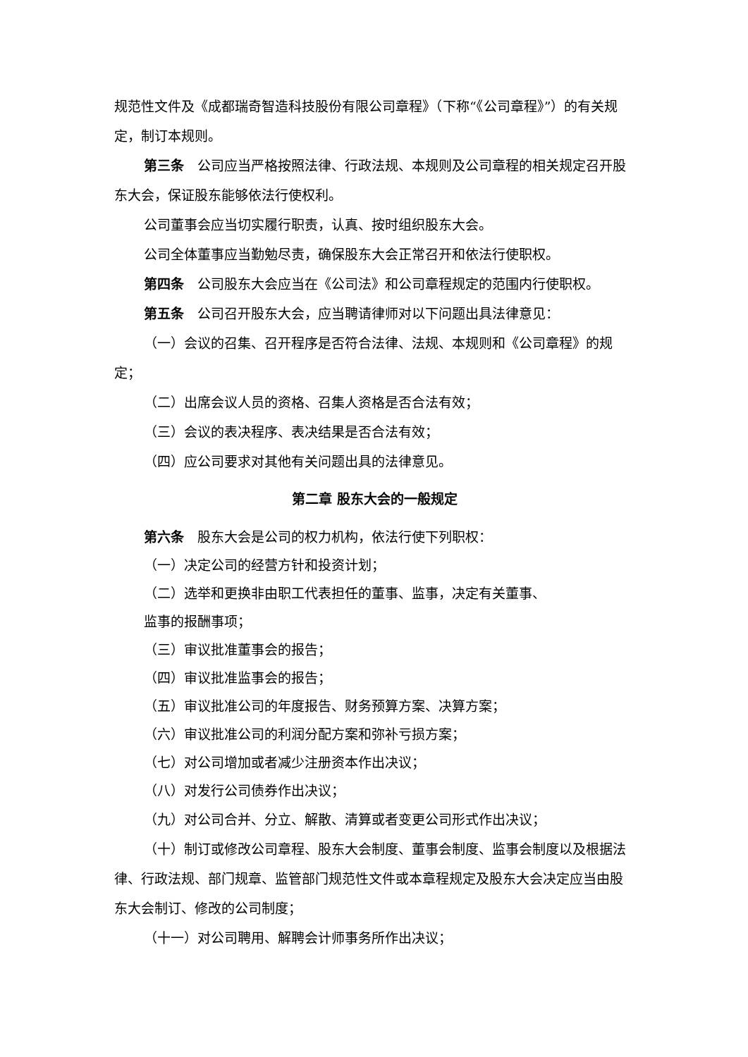规范性文件及《成都瑞奇智造科技股份有限公司章程》（下称“《公司章程》”）的有关规定，制订本规则。
第三条　公司应当严格按照法律、行政法规、本规则及公司章程的相关规定召开股东大会，保证股东能够依法行使权利。
公司董事会应当切实履行职责，认真、按时组织股东大会。
公司全体董事应当勤勉尽责，确保股东大会正常召开和依法行使职权。
第四条　公司股东大会应当在《公司法》和公司章程规定的范围内行使职权。
第五条　公司召开股东大会，应当聘请律师对以下问题出具法律意见：
（一）会议的召集、召开程序是否符合法律、法规、本规则和《公司章程》的规定；
（二）出席会议人员的资格、召集人资格是否合法有效；
（三）会议的表决程序、表决结果是否合法有效；
（四）应公司要求对其他有关问题出具的法律意见。
第二章 股东大会的一般规定
第六条　股东大会是公司的权力机构，依法行使下列职权：
（一）决定公司的经营方针和投资计划；
（二）选举和更换非由职工代表担任的董事、监事，决定有关董事、
监事的报酬事项；
（三）审议批准董事会的报告；
（四）审议批准监事会的报告；
（五）审议批准公司的年度报告、财务预算方案、决算方案；
（六）审议批准公司的利润分配方案和弥补亏损方案；
（七）对公司增加或者减少注册资本作出决议；
（八）对发行公司债券作出决议；
（九）对公司合并、分立、解散、清算或者变更公司形式作出决议；
（十）制订或修改公司章程、股东大会制度、董事会制度、监事会制度以及根据法律、行政法规、部门规章、监管部门规范性文件或本章程规定及股东大会决定应当由股东大会制订、修改的公司制度；
（十一）对公司聘用、解聘会计师事务所作出决议；